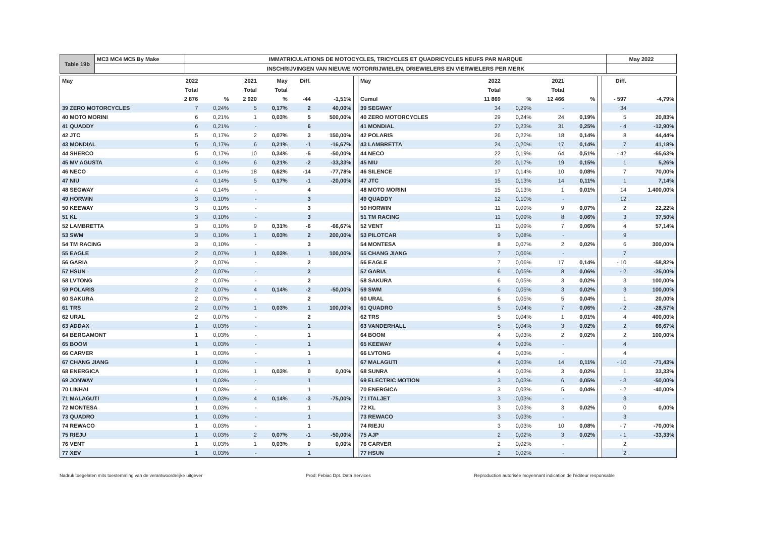| Table 19b | MC3 MC4 MC5 By Make | IMMATRICULATIONS DE MOTOCYCLES, TRICYCLES ET QUADRICYCLES NEUFS PAR MARQUE | May 2022 |
| | | INSCHRIJVINGEN VAN NIEUWE MOTORRIJWIELEN, DRIEWIELERS EN VIERWIELERS PER MERK | |
| May | 2022 | | 2021 | May | Diff. | | | May | 2022 | | 2021 | | | Diff. | |
| | Total | | Total | Total | | | | | Total | | Total | | | | |
| | 2 876 | % | 2 920 | % | -44 | -1,51% | | Cumul | 11 869 | % | 12 466 | % | | - 597 | -4,79% |
| 39 ZERO MOTORCYCLES | 7 | 0,24% | 5 | 0,17% | 2 | 40,00% | | 39 SEGWAY | 34 | 0,29% | - | | | 34 | |
| 40 MOTO MORINI | 6 | 0,21% | 1 | 0,03% | 5 | 500,00% | | 40 ZERO MOTORCYCLES | 29 | 0,24% | 24 | 0,19% | | 5 | 20,83% |
| 41 QUADDY | 6 | 0,21% | - | | 6 | | | 41 MONDIAL | 27 | 0,23% | 31 | 0,25% | | - 4 | -12,90% |
| 42 JTC | 5 | 0,17% | 2 | 0,07% | 3 | 150,00% | | 42 POLARIS | 26 | 0,22% | 18 | 0,14% | | 8 | 44,44% |
| 43 MONDIAL | 5 | 0,17% | 6 | 0,21% | -1 | -16,67% | | 43 LAMBRETTA | 24 | 0,20% | 17 | 0,14% | | 7 | 41,18% |
| 44 SHERCO | 5 | 0,17% | 10 | 0,34% | -5 | -50,00% | | 44 NECO | 22 | 0,19% | 64 | 0,51% | | - 42 | -65,63% |
| 45 MV AGUSTA | 4 | 0,14% | 6 | 0,21% | -2 | -33,33% | | 45 NIU | 20 | 0,17% | 19 | 0,15% | | 1 | 5,26% |
| 46 NECO | 4 | 0,14% | 18 | 0,62% | -14 | -77,78% | | 46 SILENCE | 17 | 0,14% | 10 | 0,08% | | 7 | 70,00% |
| 47 NIU | 4 | 0,14% | 5 | 0,17% | -1 | -20,00% | | 47 JTC | 15 | 0,13% | 14 | 0,11% | | 1 | 7,14% |
| 48 SEGWAY | 4 | 0,14% | - | | 4 | | | 48 MOTO MORINI | 15 | 0,13% | 1 | 0,01% | | 14 | 1.400,00% |
| 49 HORWIN | 3 | 0,10% | - | | 3 | | | 49 QUADDY | 12 | 0,10% | - | | | 12 | |
| 50 KEEWAY | 3 | 0,10% | - | | 3 | | | 50 HORWIN | 11 | 0,09% | 9 | 0,07% | | 2 | 22,22% |
| 51 KL | 3 | 0,10% | - | | 3 | | | 51 TM RACING | 11 | 0,09% | 8 | 0,06% | | 3 | 37,50% |
| 52 LAMBRETTA | 3 | 0,10% | 9 | 0,31% | -6 | -66,67% | | 52 VENT | 11 | 0,09% | 7 | 0,06% | | 4 | 57,14% |
| 53 SWM | 3 | 0,10% | 1 | 0,03% | 2 | 200,00% | | 53 PILOTCAR | 9 | 0,08% | - | | | 9 | |
| 54 TM RACING | 3 | 0,10% | - | | 3 | | | 54 MONTESA | 8 | 0,07% | 2 | 0,02% | | 6 | 300,00% |
| 55 EAGLE | 2 | 0,07% | 1 | 0,03% | 1 | 100,00% | | 55 CHANG JIANG | 7 | 0,06% | - | | | 7 | |
| 56 GARIA | 2 | 0,07% | - | | 2 | | | 56 EAGLE | 7 | 0,06% | 17 | 0,14% | | - 10 | -58,82% |
| 57 HSUN | 2 | 0,07% | - | | 2 | | | 57 GARIA | 6 | 0,05% | 8 | 0,06% | | - 2 | -25,00% |
| 58 LVTONG | 2 | 0,07% | - | | 2 | | | 58 SAKURA | 6 | 0,05% | 3 | 0,02% | | 3 | 100,00% |
| 59 POLARIS | 2 | 0,07% | 4 | 0,14% | -2 | -50,00% | | 59 SWM | 6 | 0,05% | 3 | 0,02% | | 3 | 100,00% |
| 60 SAKURA | 2 | 0,07% | - | | 2 | | | 60 URAL | 6 | 0,05% | 5 | 0,04% | | 1 | 20,00% |
| 61 TRS | 2 | 0,07% | 1 | 0,03% | 1 | 100,00% | | 61 QUADRO | 5 | 0,04% | 7 | 0,06% | | - 2 | -28,57% |
| 62 URAL | 2 | 0,07% | - | | 2 | | | 62 TRS | 5 | 0,04% | 1 | 0,01% | | 4 | 400,00% |
| 63 ADDAX | 1 | 0,03% | - | | 1 | | | 63 VANDERHALL | 5 | 0,04% | 3 | 0,02% | | 2 | 66,67% |
| 64 BERGAMONT | 1 | 0,03% | - | | 1 | | | 64 BOOM | 4 | 0,03% | 2 | 0,02% | | 2 | 100,00% |
| 65 BOOM | 1 | 0,03% | - | | 1 | | | 65 KEEWAY | 4 | 0,03% | - | | | 4 | |
| 66 CARVER | 1 | 0,03% | - | | 1 | | | 66 LVTONG | 4 | 0,03% | - | | | 4 | |
| 67 CHANG JIANG | 1 | 0,03% | - | | 1 | | | 67 MALAGUTI | 4 | 0,03% | 14 | 0,11% | | - 10 | -71,43% |
| 68 ENERGICA | 1 | 0,03% | 1 | 0,03% | 0 | 0,00% | | 68 SUNRA | 4 | 0,03% | 3 | 0,02% | | 1 | 33,33% |
| 69 JONWAY | 1 | 0,03% | - | | 1 | | | 69 ELECTRIC MOTION | 3 | 0,03% | 6 | 0,05% | | - 3 | -50,00% |
| 70 LINHAI | 1 | 0,03% | - | | 1 | | | 70 ENERGICA | 3 | 0,03% | 5 | 0,04% | | - 2 | -40,00% |
| 71 MALAGUTI | 1 | 0,03% | 4 | 0,14% | -3 | -75,00% | | 71 ITALJET | 3 | 0,03% | - | | | 3 | |
| 72 MONTESA | 1 | 0,03% | - | | 1 | | | 72 KL | 3 | 0,03% | 3 | 0,02% | | 0 | 0,00% |
| 73 QUADRO | 1 | 0,03% | - | | 1 | | | 73 REWACO | 3 | 0,03% | - | | | 3 | |
| 74 REWACO | 1 | 0,03% | - | | 1 | | | 74 RIEJU | 3 | 0,03% | 10 | 0,08% | | - 7 | -70,00% |
| 75 RIEJU | 1 | 0,03% | 2 | 0,07% | -1 | -50,00% | | 75 AJP | 2 | 0,02% | 3 | 0,02% | | - 1 | -33,33% |
| 76 VENT | 1 | 0,03% | 1 | 0,03% | 0 | 0,00% | | 76 CARVER | 2 | 0,02% | - | | | 2 | |
| 77 XEV | 1 | 0,03% | - | | 1 | | | 77 HSUN | 2 | 0,02% | - | | | 2 | |
Nadruk toegelaten mits toestemming van de verantwoordelijke uitgever Prod: Febiac Dpt. Data Services Reproduction autorisée moyennant indication de l'éditeur responsable